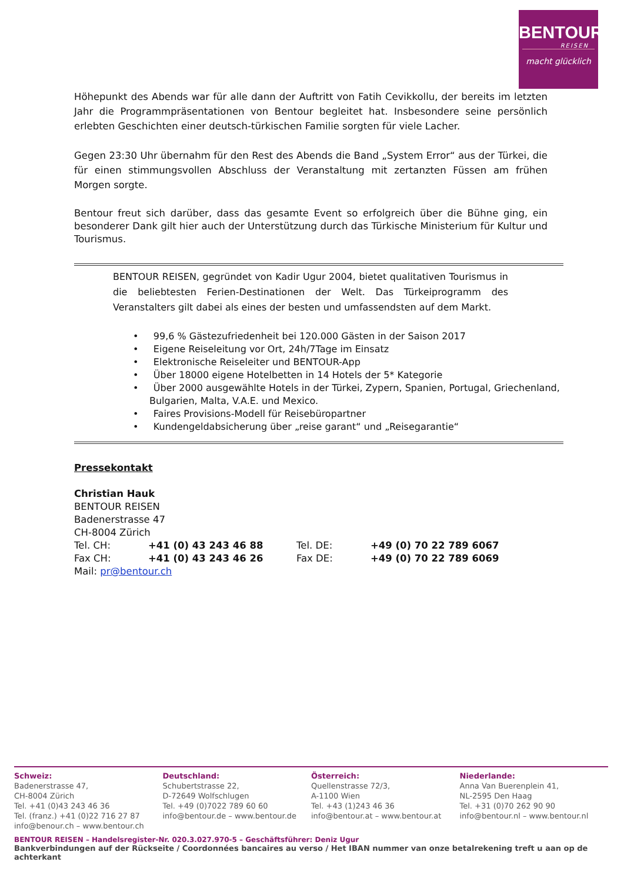BENTOUR
REISEN
macht glücklich
Höhepunkt des Abends war für alle dann der Auftritt von Fatih Cevikkollu, der bereits im letzten Jahr die Programmpräsentationen von Bentour begleitet hat. Insbesondere seine persönlich erlebten Geschichten einer deutsch-türkischen Familie sorgten für viele Lacher.
Gegen 23:30 Uhr übernahm für den Rest des Abends die Band „System Error“ aus der Türkei, die für einen stimmungsvollen Abschluss der Veranstaltung mit zertanzten Füssen am frühen Morgen sorgte.
Bentour freut sich darüber, dass das gesamte Event so erfolgreich über die Bühne ging, ein besonderer Dank gilt hier auch der Unterstützung durch das Türkische Ministerium für Kultur und Tourismus.
BENTOUR REISEN, gegründet von Kadir Ugur 2004, bietet qualitativen Tourismus in die beliebtesten Ferien-Destinationen der Welt. Das Türkeiprogramm des Veranstalters gilt dabei als eines der besten und umfassendsten auf dem Markt.
• 99,6 % Gästezufriedenheit bei 120.000 Gästen in der Saison 2017
• Eigene Reiseleitung vor Ort, 24h/7Tage im Einsatz
• Elektronische Reiseleiter und BENTOUR-App
• Über 18000 eigene Hotelbetten in 14 Hotels der 5* Kategorie
• Über 2000 ausgewählte Hotels in der Türkei, Zypern, Spanien, Portugal, Griechenland, Bulgarien, Malta, V.A.E. und Mexico.
• Faires Provisions-Modell für Reisebüropartner
• Kundengeldabsicherung über „reise garant“ und „Reisegarantie“
Pressekontakt
Christian Hauk
BENTOUR REISEN
Badenerstrasse 47
CH-8004 Zürich
Tel. CH: +41 (0) 43 243 46 88 Tel. DE: +49 (0) 70 22 789 6067
Fax CH: +41 (0) 43 243 46 26 Fax DE: +49 (0) 70 22 789 6069
Mail: pr@bentour.ch
Schweiz:
Badenerstrasse 47,
CH-8004 Zürich
Tel. +41 (0)43 243 46 36
Tel. (franz.) +41 (0)22 716 27 87
info@benour.ch – www.bentour.ch
Deutschland:
Schubertstrasse 22,
D-72649 Wolfschlugen
Tel. +49 (0)7022 789 60 60
info@bentour.de – www.bentour.de
Österreich:
Quellenstrasse 72/3,
A-1100 Wien
Tel. +43 (1)243 46 36
info@bentour.at – www.bentour.at
Niederlande:
Anna Van Buerenplein 41,
NL-2595 Den Haag
Tel. +31 (0)70 262 90 90
info@bentour.nl – www.bentour.nl
BENTOUR REISEN – Handelsregister-Nr. 020.3.027.970-5 – Geschäftsführer: Deniz Ugur
Bankverbindungen auf der Rückseite / Coordonnées bancaires au verso / Het IBAN nummer van onze betalrekening treft u aan op de achterkant